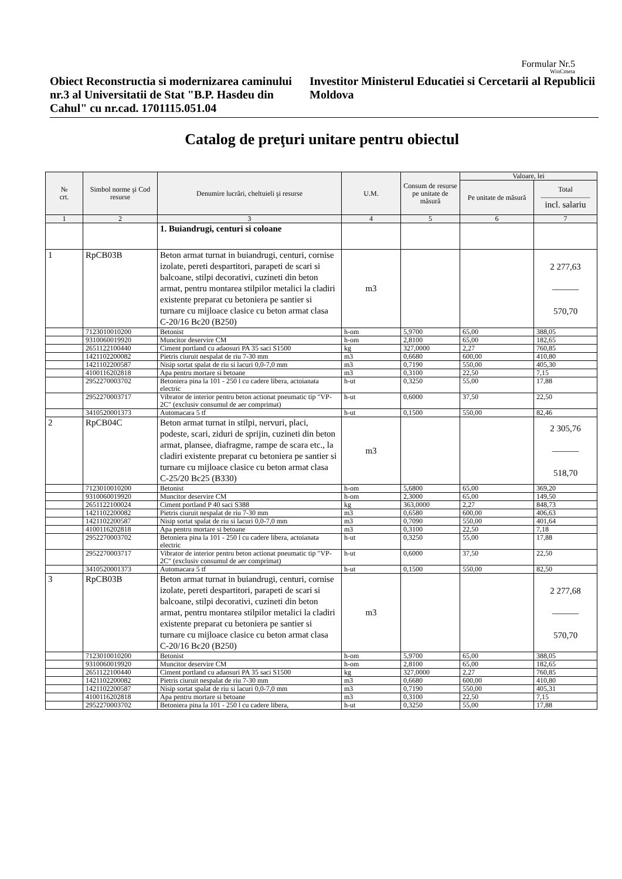Formular Nr.5
WinCmeta
Obiect Reconstructia si modernizarea caminului nr.3 al Universitatii de Stat "B.P. Hasdeu din Cahul" cu nr.cad. 1701115.051.04
Investitor Ministerul Educatiei si Cercetarii al Republicii Moldova
Catalog de preţuri unitare pentru obiectul
| № crt. | Simbol norme şi Cod resurse | Denumire lucrări, cheltuieli şi resurse | U.M. | Consum de resurse pe unitate de măsură | Valoare, lei | |
| --- | --- | --- | --- | --- | --- | --- |
| | | | | | Pe unitate de măsură | Total ——————— incl. salariu |
| 1 | 2 | 3 | 4 | 5 | 6 | 7 |
| | | 1. Buiandrugi, centuri si coloane | | | | |
| 1 | RpCB03B | Beton armat turnat in buiandrugi, centuri, cornise izolate, pereti despartitori, parapeti de scari si balcoane, stilpi decorativi, cuzineti din beton armat, pentru montarea stilpilor metalici la cladiri existente preparat cu betoniera pe santier si turnare cu mijloace clasice cu beton armat clasa C-20/16 Bc20 (B250) | m3 | | | 2 277,63 ——— 570,70 |
| | 7123010010200 | Betonist | h-om | 5,9700 | 65,00 | 388,05 |
| | 9310060019920 | Muncitor deservire CM | h-om | 2,8100 | 65,00 | 182,65 |
| | 2651122100440 | Ciment portland cu adaosuri PA 35 saci S1500 | kg | 327,0000 | 2,27 | 760,85 |
| | 1421102200082 | Pietris ciuruit nespalat de riu 7-30 mm | m3 | 0,6680 | 600,00 | 410,80 |
| | 1421102200587 | Nisip sortat spalat de riu si lacuri 0,0-7,0 mm | m3 | 0,7190 | 550,00 | 405,30 |
| | 4100116202818 | Apa pentru mortare si betoane | m3 | 0,3100 | 22,50 | 7,15 |
| | 2952270003702 | Betoniera pina la 101 - 250 l cu cadere libera, actoianata electric | h-ut | 0,3250 | 55,00 | 17,88 |
| | 2952270003717 | Vibrator de interior pentru beton actionat pneumatic tip "VP-2C" (exclusiv consumul de aer comprimat) | h-ut | 0,6000 | 37,50 | 22,50 |
| | 3410520001373 | Automacara 5 tf | h-ut | 0,1500 | 550,00 | 82,46 |
| 2 | RpCB04C | Beton armat turnat in stilpi, nervuri, placi, podeste, scari, ziduri de sprijin, cuzineti din beton armat, plansee, diafragme, rampe de scara etc., la cladiri existente preparat cu betoniera pe santier si turnare cu mijloace clasice cu beton armat clasa C-25/20 Bc25 (B330) | m3 | | | 2 305,76 ——— 518,70 |
| | 7123010010200 | Betonist | h-om | 5,6800 | 65,00 | 369,20 |
| | 9310060019920 | Muncitor deservire CM | h-om | 2,3000 | 65,00 | 149,50 |
| | 2651122100024 | Ciment portland P 40 saci S388 | kg | 363,0000 | 2,27 | 848,73 |
| | 1421102200082 | Pietris ciuruit nespalat de riu 7-30 mm | m3 | 0,6580 | 600,00 | 406,63 |
| | 1421102200587 | Nisip sortat spalat de riu si lacuri 0,0-7,0 mm | m3 | 0,7090 | 550,00 | 401,64 |
| | 4100116202818 | Apa pentru mortare si betoane | m3 | 0,3100 | 22,50 | 7,18 |
| | 2952270003702 | Betoniera pina la 101 - 250 l cu cadere libera, actoianata electric | h-ut | 0,3250 | 55,00 | 17,88 |
| | 2952270003717 | Vibrator de interior pentru beton actionat pneumatic tip "VP-2C" (exclusiv consumul de aer comprimat) | h-ut | 0,6000 | 37,50 | 22,50 |
| | 3410520001373 | Automacara 5 tf | h-ut | 0,1500 | 550,00 | 82,50 |
| 3 | RpCB03B | Beton armat turnat in buiandrugi, centuri, cornise izolate, pereti despartitori, parapeti de scari si balcoane, stilpi decorativi, cuzineti din beton armat, pentru montarea stilpilor metalici la cladiri existente preparat cu betoniera pe santier si turnare cu mijloace clasice cu beton armat clasa C-20/16 Bc20 (B250) | m3 | | | 2 277,68 ——— 570,70 |
| | 7123010010200 | Betonist | h-om | 5,9700 | 65,00 | 388,05 |
| | 9310060019920 | Muncitor deservire CM | h-om | 2,8100 | 65,00 | 182,65 |
| | 2651122100440 | Ciment portland cu adaosuri PA 35 saci S1500 | kg | 327,0000 | 2,27 | 760,85 |
| | 1421102200082 | Pietris ciuruit nespalat de riu 7-30 mm | m3 | 0,6680 | 600,00 | 410,80 |
| | 1421102200587 | Nisip sortat spalat de riu si lacuri 0,0-7,0 mm | m3 | 0,7190 | 550,00 | 405,31 |
| | 4100116202818 | Apa pentru mortare si betoane | m3 | 0,3100 | 22,50 | 7,15 |
| | 2952270003702 | Betoniera pina la 101 - 250 l cu cadere libera, | h-ut | 0,3250 | 55,00 | 17,88 |